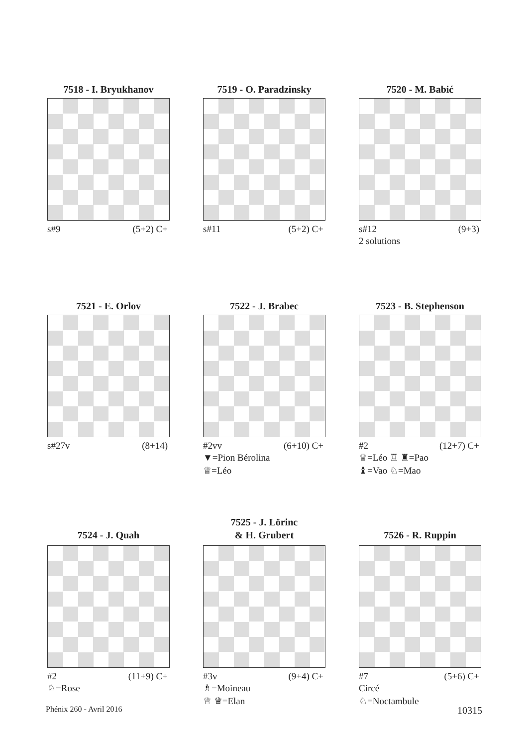7518 - I. Bryukhanov
s#9 (5+2) C+
7519 - O. Paradzinsky
s#11 (5+2) C+
7520 - M. Babić
s#12 (9+3)
2 solutions
7521 - E. Orlov
s#27v (8+14)
7522 - J. Brabec
#2vv (6+10) C+
▼=Pion Bérolina
♕=Léo
7523 - B. Stephenson
#2 (12+7) C+
♕=Léo ♖ ♜=Pao
♝=Vao ♘=Mao
7524 - J. Quah
#2 (11+9) C+
♘=Rose
7525 - J. Lörinc
& H. Grubert
#3v (9+4) C+
♗=Moineau
♕ ♛=Elan
7526 - R. Ruppin
#7 (5+6) C+
Circé
♘=Noctambule
Phénix 260 - Avril 2016 10315